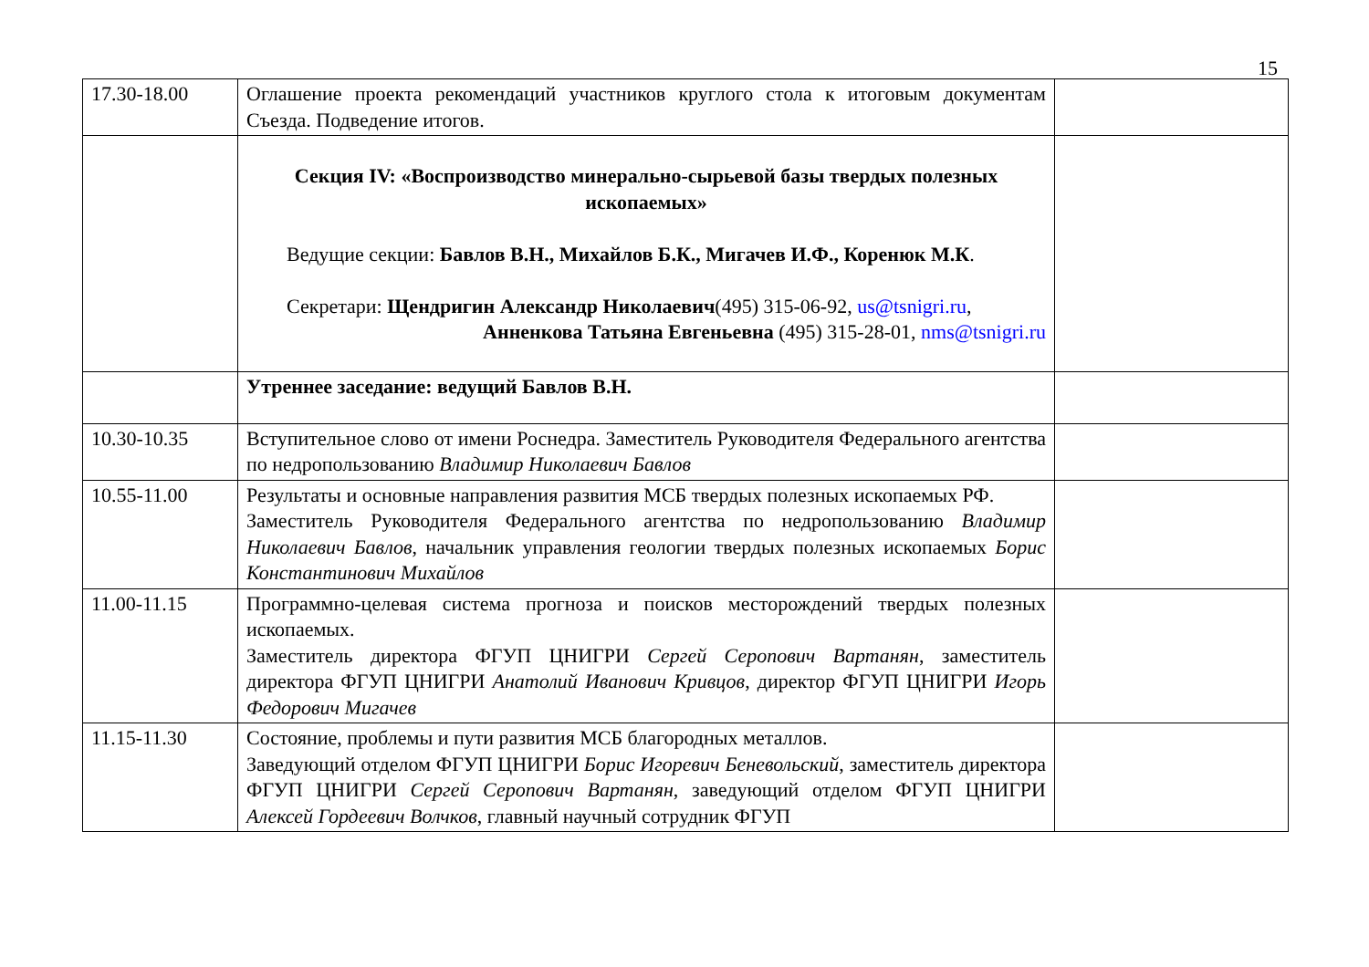15
| 17.30-18.00 | Оглашение проекта рекомендаций участников круглого стола к итоговым документам Съезда. Подведение итогов. | |
| | Секция IV: «Воспроизводство минерально-сырьевой базы твердых полезных ископаемых» Ведущие секции: Бавлов В.Н., Михайлов Б.К., Мигачев И.Ф., Коренюк М.К . Секретари: Щендригин Александр Николаевич (495) 315-06-92, us@tsnigri.ru , Анненкова Татьяна Евгеньевна (495) 315-28-01, nms@tsnigri.ru | |
| | Утреннее заседание: ведущий Бавлов В.Н. | |
| 10.30-10.35 | Вступительное слово от имени Роснедра. Заместитель Руководителя Федерального агентства по недропользованию Владимир Николаевич Бавлов | |
| 10.55-11.00 | Результаты и основные направления развития МСБ твердых полезных ископаемых РФ. Заместитель Руководителя Федерального агентства по недропользованию Владимир Николаевич Бавлов , начальник управления геологии твердых полезных ископаемых Борис Константинович Михайлов | |
| 11.00-11.15 | Программно-целевая система прогноза и поисков месторождений твердых полезных ископаемых. Заместитель директора ФГУП ЦНИГРИ Сергей Серопович Вартанян , заместитель директора ФГУП ЦНИГРИ Анатолий Иванович Кривцов , директор ФГУП ЦНИГРИ Игорь Федорович Мигачев | |
| 11.15-11.30 | Состояние, проблемы и пути развития МСБ благородных металлов. Заведующий отделом ФГУП ЦНИГРИ Борис Игоревич Беневольский , заместитель директора ФГУП ЦНИГРИ Сергей Серопович Вартанян , заведующий отделом ФГУП ЦНИГРИ Алексей Гордеевич Волчков , главный научный сотрудник ФГУП | |